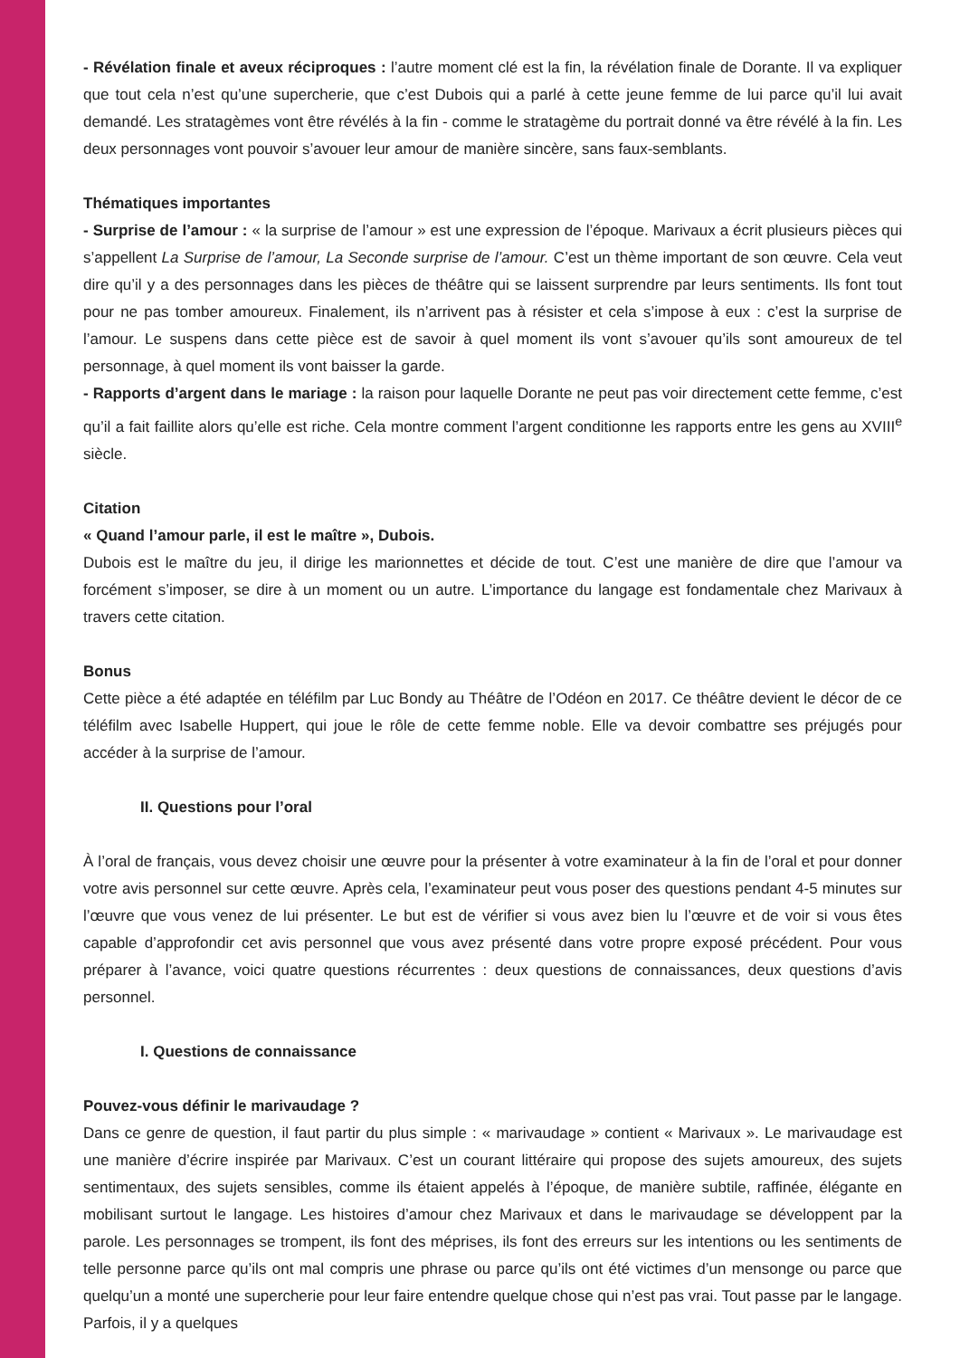- Révélation finale et aveux réciproques : l’autre moment clé est la fin, la révélation finale de Dorante. Il va expliquer que tout cela n’est qu’une supercherie, que c’est Dubois qui a parlé à cette jeune femme de lui parce qu’il lui avait demandé. Les stratagèmes vont être révélés à la fin - comme le stratagème du portrait donné va être révélé à la fin. Les deux personnages vont pouvoir s’avouer leur amour de manière sincère, sans faux-semblants.
Thématiques importantes
- Surprise de l’amour : « la surprise de l’amour » est une expression de l’époque. Marivaux a écrit plusieurs pièces qui s’appellent La Surprise de l’amour, La Seconde surprise de l’amour. C’est un thème important de son œuvre. Cela veut dire qu’il y a des personnages dans les pièces de théâtre qui se laissent surprendre par leurs sentiments. Ils font tout pour ne pas tomber amoureux. Finalement, ils n’arrivent pas à résister et cela s’impose à eux : c’est la surprise de l’amour. Le suspens dans cette pièce est de savoir à quel moment ils vont s’avouer qu’ils sont amoureux de tel personnage, à quel moment ils vont baisser la garde.
- Rapports d’argent dans le mariage : la raison pour laquelle Dorante ne peut pas voir directement cette femme, c’est qu’il a fait faillite alors qu’elle est riche. Cela montre comment l’argent conditionne les rapports entre les gens au XVIII<sup>e</sup> siècle.
Citation
« Quand l’amour parle, il est le maître », Dubois.
Dubois est le maître du jeu, il dirige les marionnettes et décide de tout. C’est une manière de dire que l’amour va forcément s’imposer, se dire à un moment ou un autre. L’importance du langage est fondamentale chez Marivaux à travers cette citation.
Bonus
Cette pièce a été adaptée en téléfilm par Luc Bondy au Théâtre de l’Odéon en 2017. Ce théâtre devient le décor de ce téléfilm avec Isabelle Huppert, qui joue le rôle de cette femme noble. Elle va devoir combattre ses préjugés pour accéder à la surprise de l’amour.
II. Questions pour l’oral
À l’oral de français, vous devez choisir une œuvre pour la présenter à votre examinateur à la fin de l’oral et pour donner votre avis personnel sur cette œuvre. Après cela, l’examinateur peut vous poser des questions pendant 4-5 minutes sur l’œuvre que vous venez de lui présenter. Le but est de vérifier si vous avez bien lu l’œuvre et de voir si vous êtes capable d’approfondir cet avis personnel que vous avez présenté dans votre propre exposé précédent. Pour vous préparer à l’avance, voici quatre questions récurrentes : deux questions de connaissances, deux questions d’avis personnel.
I. Questions de connaissance
Pouvez-vous définir le marivaudage ?
Dans ce genre de question, il faut partir du plus simple : « marivaudage » contient « Marivaux ». Le marivaudage est une manière d’écrire inspirée par Marivaux. C’est un courant littéraire qui propose des sujets amoureux, des sujets sentimentaux, des sujets sensibles, comme ils étaient appelés à l’époque, de manière subtile, raffinée, élégante en mobilisant surtout le langage. Les histoires d’amour chez Marivaux et dans le marivaudage se développent par la parole. Les personnages se trompent, ils font des méprises, ils font des erreurs sur les intentions ou les sentiments de telle personne parce qu’ils ont mal compris une phrase ou parce qu’ils ont été victimes d’un mensonge ou parce que quelqu’un a monté une supercherie pour leur faire entendre quelque chose qui n’est pas vrai. Tout passe par le langage. Parfois, il y a quelques